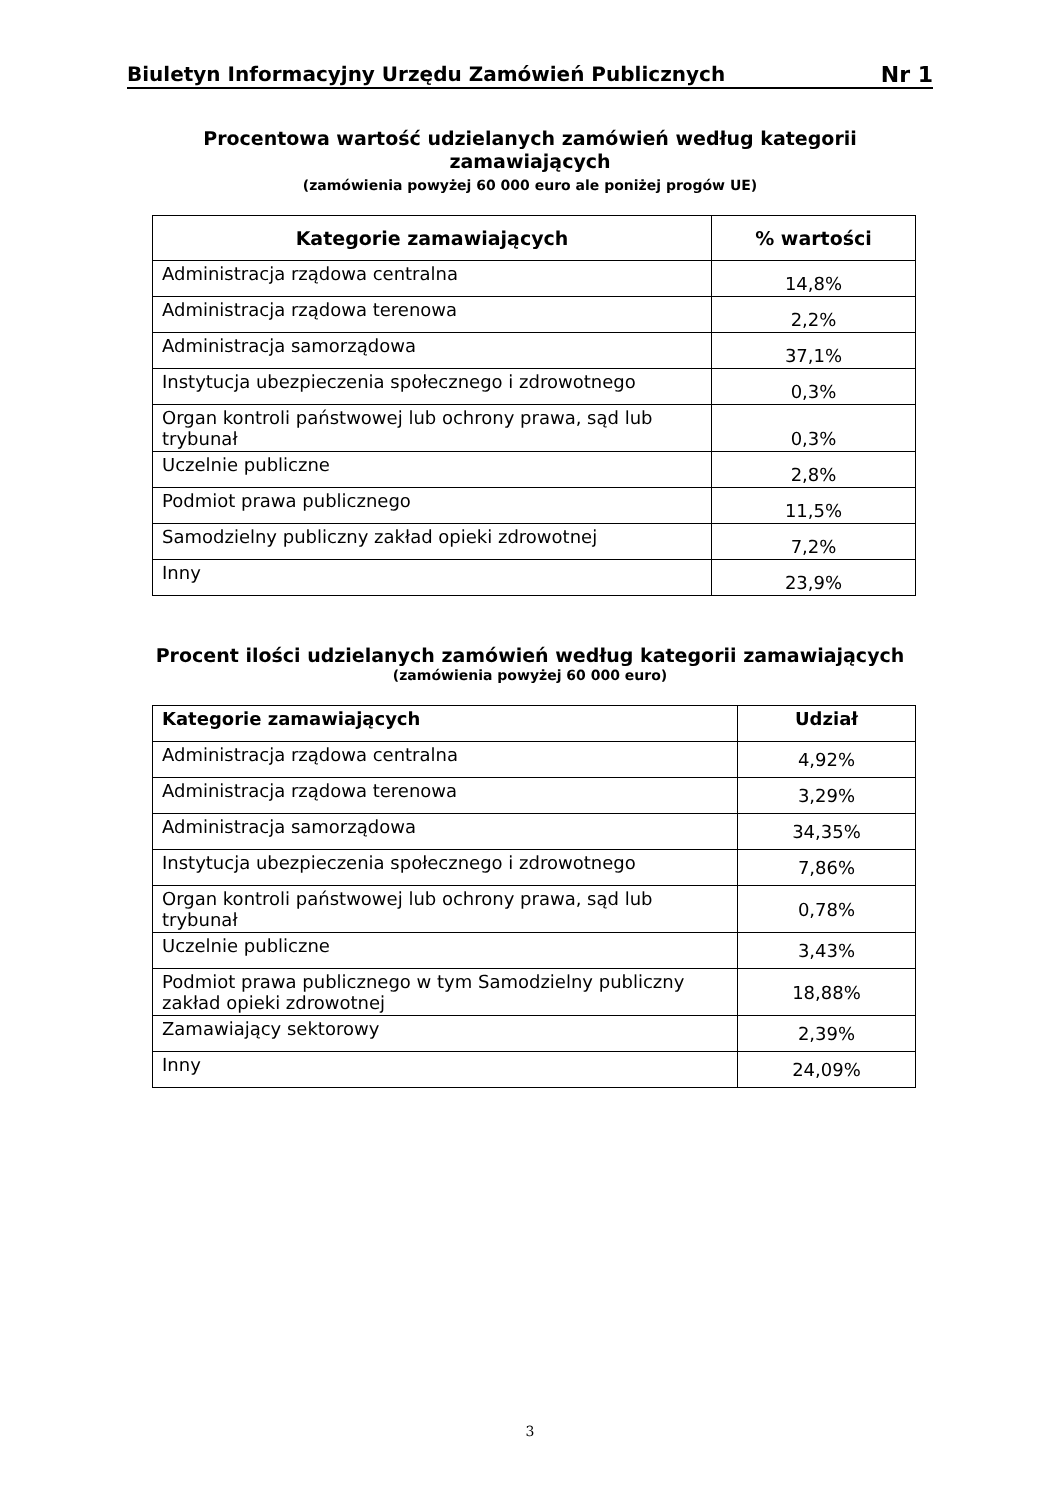Biuletyn Informacyjny Urzędu Zamówień Publicznych Nr 1
Procentowa wartość udzielanych zamówień według kategorii zamawiających
(zamówienia powyżej 60 000 euro ale poniżej progów UE)
| Kategorie zamawiających | % wartości |
| --- | --- |
| Administracja rządowa centralna | 14,8% |
| Administracja rządowa terenowa | 2,2% |
| Administracja samorządowa | 37,1% |
| Instytucja ubezpieczenia społecznego i zdrowotnego | 0,3% |
| Organ kontroli państwowej lub ochrony prawa, sąd lub trybunał | 0,3% |
| Uczelnie publiczne | 2,8% |
| Podmiot prawa publicznego | 11,5% |
| Samodzielny publiczny zakład opieki zdrowotnej | 7,2% |
| Inny | 23,9% |
Procent ilości udzielanych zamówień według kategorii zamawiających
(zamówienia powyżej 60 000 euro)
| Kategorie zamawiających | Udział |
| --- | --- |
| Administracja rządowa centralna | 4,92% |
| Administracja rządowa terenowa | 3,29% |
| Administracja samorządowa | 34,35% |
| Instytucja ubezpieczenia społecznego i zdrowotnego | 7,86% |
| Organ kontroli państwowej lub ochrony prawa, sąd lub trybunał | 0,78% |
| Uczelnie publiczne | 3,43% |
| Podmiot prawa publicznego w tym Samodzielny publiczny zakład opieki zdrowotnej | 18,88% |
| Zamawiający sektorowy | 2,39% |
| Inny | 24,09% |
3